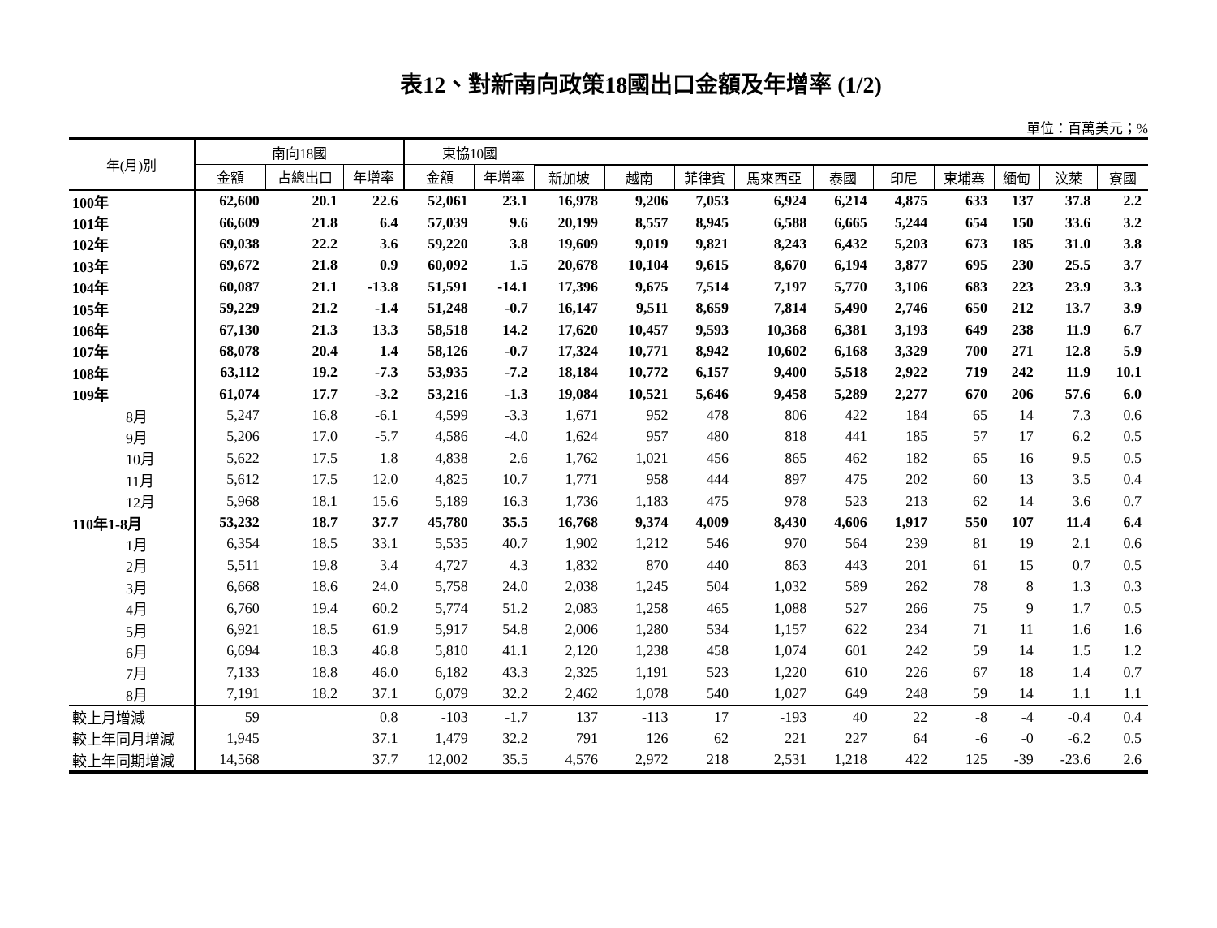表12、對新南向政策18國出口金額及年增率 (1/2)
單位：百萬美元；%
| 年(月)別 | 南向18國 | | | 東協10國 | | | | | | | | | | | |
| --- | --- | --- | --- | --- | --- | --- | --- | --- | --- | --- | --- | --- | --- | --- | --- |
| | 金額 | 占總出口 | 年增率 | 金額 | 年增率 | 新加坡 | 越南 | 菲律賓 | 馬來西亞 | 泰國 | 印尼 | 東埔寨 | 緬甸 | 汶萊 | 寮國 |
| 100年 | 62,600 | 20.1 | 22.6 | 52,061 | 23.1 | 16,978 | 9,206 | 7,053 | 6,924 | 6,214 | 4,875 | 633 | 137 | 37.8 | 2.2 |
| 101年 | 66,609 | 21.8 | 6.4 | 57,039 | 9.6 | 20,199 | 8,557 | 8,945 | 6,588 | 6,665 | 5,244 | 654 | 150 | 33.6 | 3.2 |
| 102年 | 69,038 | 22.2 | 3.6 | 59,220 | 3.8 | 19,609 | 9,019 | 9,821 | 8,243 | 6,432 | 5,203 | 673 | 185 | 31.0 | 3.8 |
| 103年 | 69,672 | 21.8 | 0.9 | 60,092 | 1.5 | 20,678 | 10,104 | 9,615 | 8,670 | 6,194 | 3,877 | 695 | 230 | 25.5 | 3.7 |
| 104年 | 60,087 | 21.1 | -13.8 | 51,591 | -14.1 | 17,396 | 9,675 | 7,514 | 7,197 | 5,770 | 3,106 | 683 | 223 | 23.9 | 3.3 |
| 105年 | 59,229 | 21.2 | -1.4 | 51,248 | -0.7 | 16,147 | 9,511 | 8,659 | 7,814 | 5,490 | 2,746 | 650 | 212 | 13.7 | 3.9 |
| 106年 | 67,130 | 21.3 | 13.3 | 58,518 | 14.2 | 17,620 | 10,457 | 9,593 | 10,368 | 6,381 | 3,193 | 649 | 238 | 11.9 | 6.7 |
| 107年 | 68,078 | 20.4 | 1.4 | 58,126 | -0.7 | 17,324 | 10,771 | 8,942 | 10,602 | 6,168 | 3,329 | 700 | 271 | 12.8 | 5.9 |
| 108年 | 63,112 | 19.2 | -7.3 | 53,935 | -7.2 | 18,184 | 10,772 | 6,157 | 9,400 | 5,518 | 2,922 | 719 | 242 | 11.9 | 10.1 |
| 109年 | 61,074 | 17.7 | -3.2 | 53,216 | -1.3 | 19,084 | 10,521 | 5,646 | 9,458 | 5,289 | 2,277 | 670 | 206 | 57.6 | 6.0 |
| 8月 | 5,247 | 16.8 | -6.1 | 4,599 | -3.3 | 1,671 | 952 | 478 | 806 | 422 | 184 | 65 | 14 | 7.3 | 0.6 |
| 9月 | 5,206 | 17.0 | -5.7 | 4,586 | -4.0 | 1,624 | 957 | 480 | 818 | 441 | 185 | 57 | 17 | 6.2 | 0.5 |
| 10月 | 5,622 | 17.5 | 1.8 | 4,838 | 2.6 | 1,762 | 1,021 | 456 | 865 | 462 | 182 | 65 | 16 | 9.5 | 0.5 |
| 11月 | 5,612 | 17.5 | 12.0 | 4,825 | 10.7 | 1,771 | 958 | 444 | 897 | 475 | 202 | 60 | 13 | 3.5 | 0.4 |
| 12月 | 5,968 | 18.1 | 15.6 | 5,189 | 16.3 | 1,736 | 1,183 | 475 | 978 | 523 | 213 | 62 | 14 | 3.6 | 0.7 |
| 110年1-8月 | 53,232 | 18.7 | 37.7 | 45,780 | 35.5 | 16,768 | 9,374 | 4,009 | 8,430 | 4,606 | 1,917 | 550 | 107 | 11.4 | 6.4 |
| 1月 | 6,354 | 18.5 | 33.1 | 5,535 | 40.7 | 1,902 | 1,212 | 546 | 970 | 564 | 239 | 81 | 19 | 2.1 | 0.6 |
| 2月 | 5,511 | 19.8 | 3.4 | 4,727 | 4.3 | 1,832 | 870 | 440 | 863 | 443 | 201 | 61 | 15 | 0.7 | 0.5 |
| 3月 | 6,668 | 18.6 | 24.0 | 5,758 | 24.0 | 2,038 | 1,245 | 504 | 1,032 | 589 | 262 | 78 | 8 | 1.3 | 0.3 |
| 4月 | 6,760 | 19.4 | 60.2 | 5,774 | 51.2 | 2,083 | 1,258 | 465 | 1,088 | 527 | 266 | 75 | 9 | 1.7 | 0.5 |
| 5月 | 6,921 | 18.5 | 61.9 | 5,917 | 54.8 | 2,006 | 1,280 | 534 | 1,157 | 622 | 234 | 71 | 11 | 1.6 | 1.6 |
| 6月 | 6,694 | 18.3 | 46.8 | 5,810 | 41.1 | 2,120 | 1,238 | 458 | 1,074 | 601 | 242 | 59 | 14 | 1.5 | 1.2 |
| 7月 | 7,133 | 18.8 | 46.0 | 6,182 | 43.3 | 2,325 | 1,191 | 523 | 1,220 | 610 | 226 | 67 | 18 | 1.4 | 0.7 |
| 8月 | 7,191 | 18.2 | 37.1 | 6,079 | 32.2 | 2,462 | 1,078 | 540 | 1,027 | 649 | 248 | 59 | 14 | 1.1 | 1.1 |
| 較上月增減 | 59 | | 0.8 | -103 | -1.7 | 137 | -113 | 17 | -193 | 40 | 22 | -8 | -4 | -0.4 | 0.4 |
| 較上年同月增減 | 1,945 | | 37.1 | 1,479 | 32.2 | 791 | 126 | 62 | 221 | 227 | 64 | -6 | -0 | -6.2 | 0.5 |
| 較上年同期增減 | 14,568 | | 37.7 | 12,002 | 35.5 | 4,576 | 2,972 | 218 | 2,531 | 1,218 | 422 | 125 | -39 | -23.6 | 2.6 |